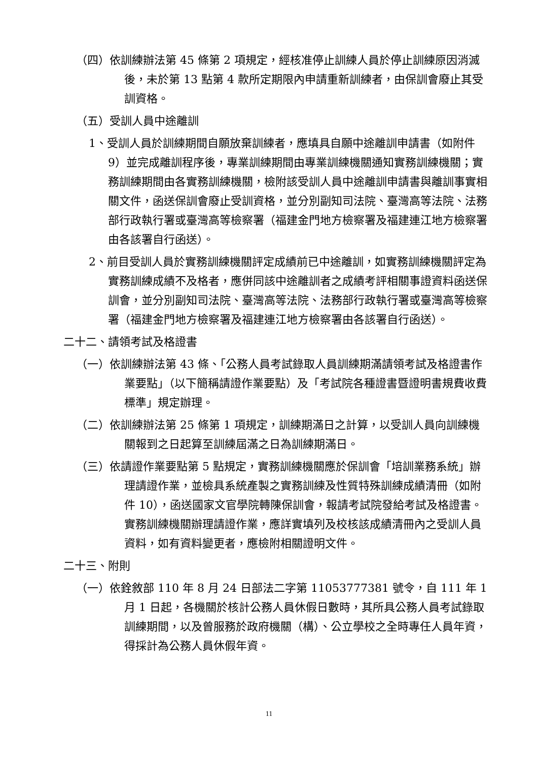（四）依訓練辦法第 45 條第 2 項規定，經核准停止訓練人員於停止訓練原因消滅後，未於第 13 點第 4 款所定期限內申請重新訓練者，由保訓會廢止其受訓資格。
（五）受訓人員中途離訓
1、受訓人員於訓練期間自願放棄訓練者，應填具自願中途離訓申請書（如附件 9）並完成離訓程序後，專業訓練期間由專業訓練機關通知實務訓練機關；實務訓練期間由各實務訓練機關，檢附該受訓人員中途離訓申請書與離訓事實相關文件，函送保訓會廢止受訓資格，並分別副知司法院、臺灣高等法院、法務部行政執行署或臺灣高等檢察署（福建金門地方檢察署及福建連江地方檢察署由各該署自行函送）。
2、前目受訓人員於實務訓練機關評定成績前已中途離訓，如實務訓練機關評定為實務訓練成績不及格者，應併同該中途離訓者之成績考評相關事證資料函送保訓會，並分別副知司法院、臺灣高等法院、法務部行政執行署或臺灣高等檢察署（福建金門地方檢察署及福建連江地方檢察署由各該署自行函送）。
二十二、請領考試及格證書
（一）依訓練辦法第 43 條、「公務人員考試錄取人員訓練期滿請領考試及格證書作業要點」（以下簡稱請證作業要點）及「考試院各種證書暨證明書規費收費標準」規定辦理。
（二）依訓練辦法第 25 條第 1 項規定，訓練期滿日之計算，以受訓人員向訓練機關報到之日起算至訓練屆滿之日為訓練期滿日。
（三）依請證作業要點第 5 點規定，實務訓練機關應於保訓會「培訓業務系統」辦理請證作業，並檢具系統產製之實務訓練及性質特殊訓練成績清冊（如附件 10），函送國家文官學院轉陳保訓會，報請考試院發給考試及格證書。實務訓練機關辦理請證作業，應詳實填列及校核該成績清冊內之受訓人員資料，如有資料變更者，應檢附相關證明文件。
二十三、附則
（一）依銓敘部 110 年 8 月 24 日部法二字第 11053777381 號令，自 111 年 1 月 1 日起，各機關於核計公務人員休假日數時，其所具公務人員考試錄取訓練期間，以及曾服務於政府機關（構）、公立學校之全時專任人員年資，得採計為公務人員休假年資。
11